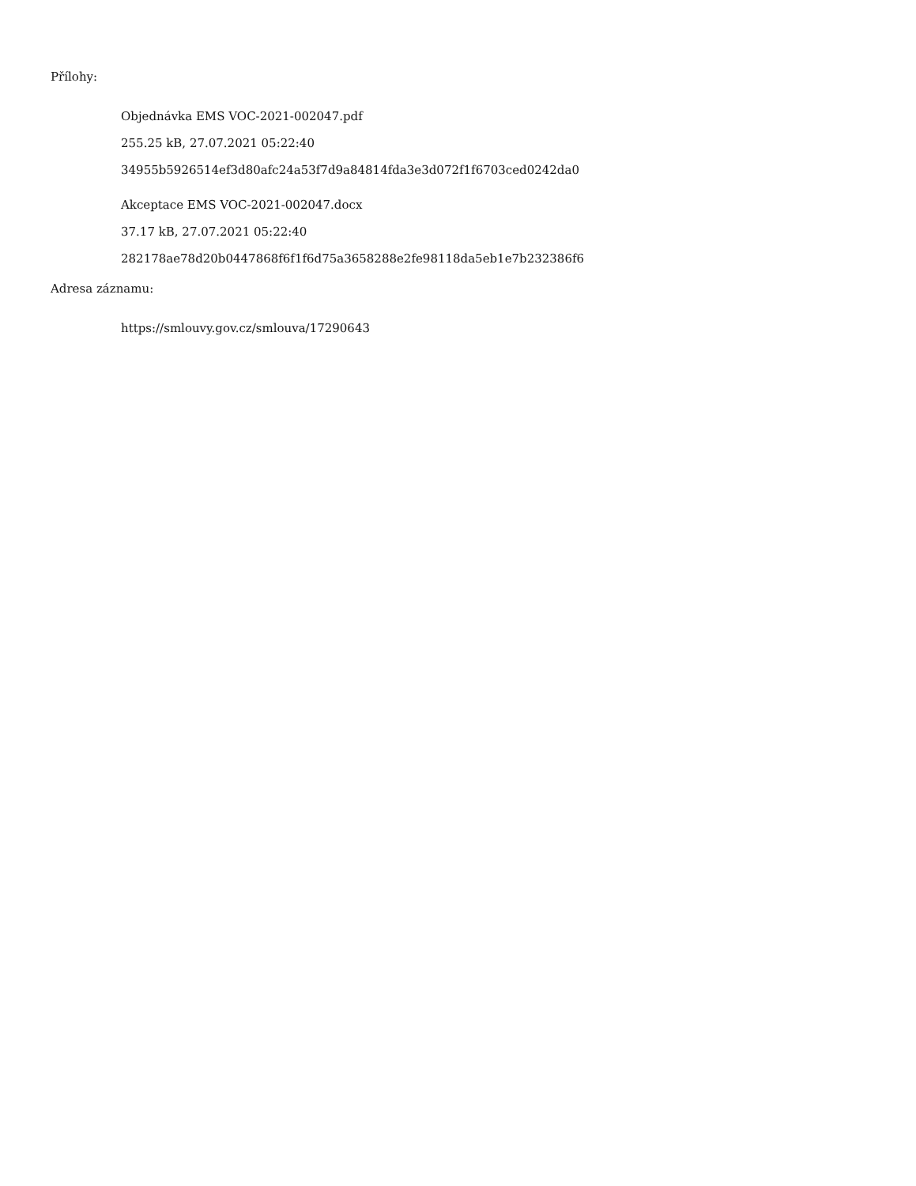Přílohy:
Objednávka EMS VOC-2021-002047.pdf
255.25 kB, 27.07.2021 05:22:40
34955b5926514ef3d80afc24a53f7d9a84814fda3e3d072f1f6703ced0242da0
Akceptace EMS VOC-2021-002047.docx
37.17 kB, 27.07.2021 05:22:40
282178ae78d20b0447868f6f1f6d75a3658288e2fe98118da5eb1e7b232386f6
Adresa záznamu:
https://smlouvy.gov.cz/smlouva/17290643